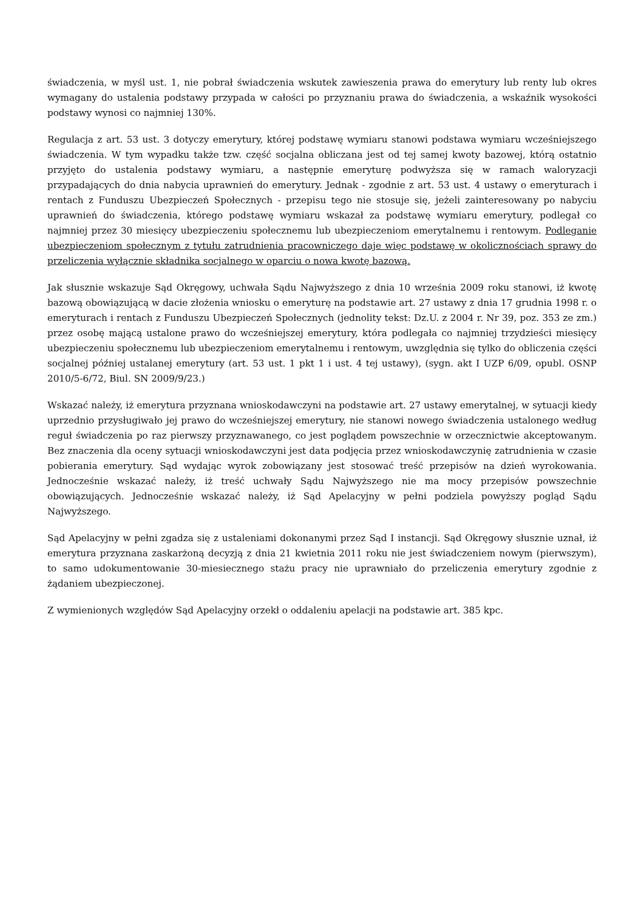świadczenia, w myśl ust. 1, nie pobrał świadczenia wskutek zawieszenia prawa do emerytury lub renty lub okres wymagany do ustalenia podstawy przypada w całości po przyznaniu prawa do świadczenia, a wskaźnik wysokości podstawy wynosi co najmniej 130%.
Regulacja z art. 53 ust. 3 dotyczy emerytury, której podstawę wymiaru stanowi podstawa wymiaru wcześniejszego świadczenia. W tym wypadku także tzw. część socjalna obliczana jest od tej samej kwoty bazowej, którą ostatnio przyjęto do ustalenia podstawy wymiaru, a następnie emeryturę podwyższa się w ramach waloryzacji przypadających do dnia nabycia uprawnień do emerytury. Jednak - zgodnie z art. 53 ust. 4 ustawy o emeryturach i rentach z Funduszu Ubezpieczeń Społecznych - przepisu tego nie stosuje się, jeżeli zainteresowany po nabyciu uprawnień do świadczenia, którego podstawę wymiaru wskazał za podstawę wymiaru emerytury, podlegał co najmniej przez 30 miesięcy ubezpieczeniu społecznemu lub ubezpieczeniom emerytalnemu i rentowym. Podleganie ubezpieczeniom społecznym z tytułu zatrudnienia pracowniczego daje więc podstawę w okolicznościach sprawy do przeliczenia wyłącznie składnika socjalnego w oparciu o nowa kwotę bazową.
Jak słusznie wskazuje Sąd Okręgowy, uchwała Sądu Najwyższego z dnia 10 września 2009 roku stanowi, iż kwotę bazową obowiązującą w dacie złożenia wniosku o emeryturę na podstawie art. 27 ustawy z dnia 17 grudnia 1998 r. o emeryturach i rentach z Funduszu Ubezpieczeń Społecznych (jednolity tekst: Dz.U. z 2004 r. Nr 39, poz. 353 ze zm.) przez osobę mającą ustalone prawo do wcześniejszej emerytury, która podlegała co najmniej trzydzieści miesięcy ubezpieczeniu społecznemu lub ubezpieczeniom emerytalnemu i rentowym, uwzględnia się tylko do obliczenia części socjalnej później ustalanej emerytury (art. 53 ust. 1 pkt 1 i ust. 4 tej ustawy), (sygn. akt I UZP 6/09, opubl. OSNP 2010/5-6/72, Biul. SN 2009/9/23.)
Wskazać należy, iż emerytura przyznana wnioskodawczyni na podstawie art. 27 ustawy emerytalnej, w sytuacji kiedy uprzednio przysługiwało jej prawo do wcześniejszej emerytury, nie stanowi nowego świadczenia ustalonego według reguł świadczenia po raz pierwszy przyznawanego, co jest poglądem powszechnie w orzecznictwie akceptowanym. Bez znaczenia dla oceny sytuacji wnioskodawczyni jest data podjęcia przez wnioskodawczynię zatrudnienia w czasie pobierania emerytury. Sąd wydając wyrok zobowiązany jest stosować treść przepisów na dzień wyrokowania. Jednocześnie wskazać należy, iż treść uchwały Sądu Najwyższego nie ma mocy przepisów powszechnie obowiązujących. Jednocześnie wskazać należy, iż Sąd Apelacyjny w pełni podziela powyższy pogląd Sądu Najwyższego.
Sąd Apelacyjny w pełni zgadza się z ustaleniami dokonanymi przez Sąd I instancji. Sąd Okręgowy słusznie uznał, iż emerytura przyznana zaskarżoną decyzją z dnia 21 kwietnia 2011 roku nie jest świadczeniem nowym (pierwszym), to samo udokumentowanie 30-miesiecznego stażu pracy nie uprawniało do przeliczenia emerytury zgodnie z żądaniem ubezpieczonej.
Z wymienionych względów Sąd Apelacyjny orzekł o oddaleniu apelacji na podstawie art. 385 kpc.